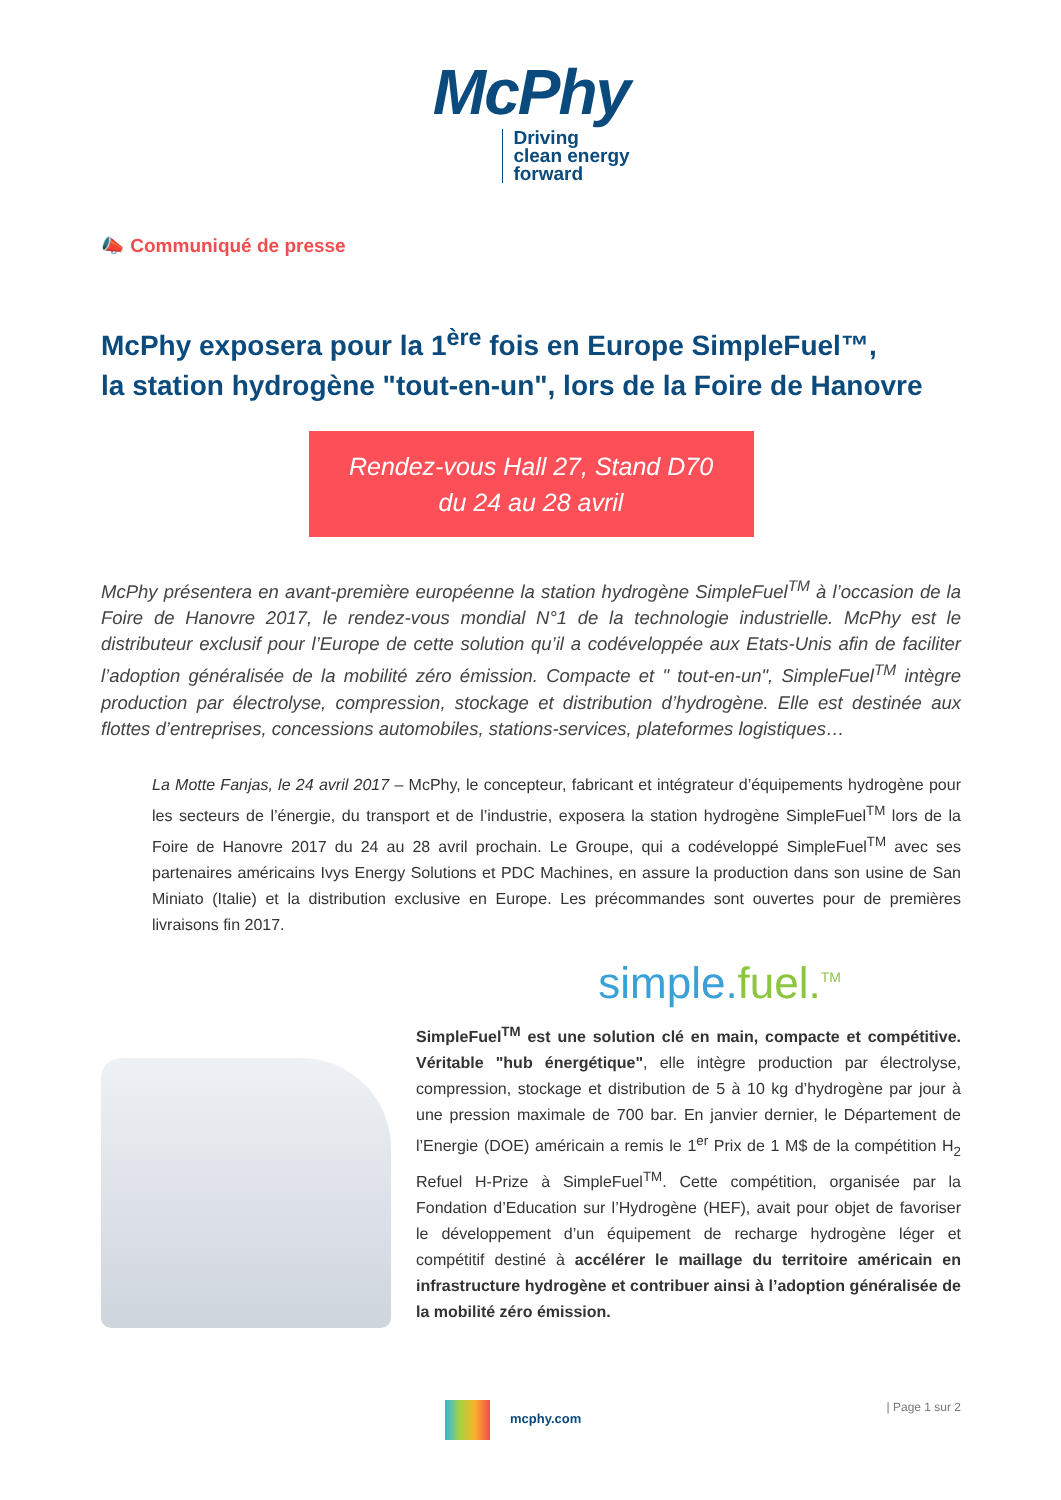McPhy
Driving
clean energy
forward
📣 Communiqué de presse
McPhy exposera pour la 1<sup>ère</sup> fois en Europe SimpleFuel™,
la station hydrogène "tout-en-un", lors de la Foire de Hanovre
Rendez-vous Hall 27, Stand D70
du 24 au 28 avril
McPhy présentera en avant-première européenne la station hydrogène SimpleFuel<sup>TM</sup> à l’occasion de la Foire de Hanovre 2017, le rendez-vous mondial N°1 de la technologie industrielle. McPhy est le distributeur exclusif pour l’Europe de cette solution qu’il a codéveloppée aux Etats-Unis afin de faciliter l’adoption généralisée de la mobilité zéro émission. Compacte et " tout-en-un", SimpleFuel<sup>TM</sup> intègre production par électrolyse, compression, stockage et distribution d’hydrogène. Elle est destinée aux flottes d’entreprises, concessions automobiles, stations-services, plateformes logistiques…
La Motte Fanjas, le 24 avril 2017 – McPhy, le concepteur, fabricant et intégrateur d’équipements hydrogène pour les secteurs de l’énergie, du transport et de l’industrie, exposera la station hydrogène SimpleFuel<sup>TM</sup> lors de la Foire de Hanovre 2017 du 24 au 28 avril prochain. Le Groupe, qui a codéveloppé SimpleFuel<sup>TM</sup> avec ses partenaires américains Ivys Energy Solutions et PDC Machines, en assure la production dans son usine de San Miniato (Italie) et la distribution exclusive en Europe. Les précommandes sont ouvertes pour de premières livraisons fin 2017.
simple. fuel.<sup>TM</sup>
SimpleFuel<sup>TM</sup> est une solution clé en main, compacte et compétitive. Véritable "hub énergétique", elle intègre production par électrolyse, compression, stockage et distribution de 5 à 10 kg d’hydrogène par jour à une pression maximale de 700 bar. En janvier dernier, le Département de l’Energie (DOE) américain a remis le 1<sup>er</sup> Prix de 1 M$ de la compétition H<sub>2</sub> Refuel H-Prize à SimpleFuel<sup>TM</sup>. Cette compétition, organisée par la Fondation d’Education sur l’Hydrogène (HEF), avait pour objet de favoriser le développement d’un équipement de recharge hydrogène léger et compétitif destiné à accélérer le maillage du territoire américain en infrastructure hydrogène et contribuer ainsi à l’adoption généralisée de la mobilité zéro émission.
mcphy.com | Page 1 sur 2